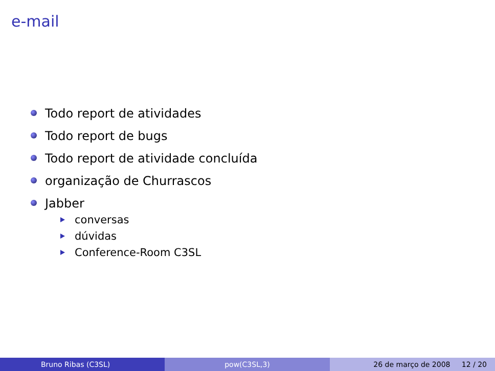e-mail
Todo report de atividades
Todo report de bugs
Todo report de atividade concluída
organização de Churrascos
Jabber
conversas
dúvidas
Conference-Room C3SL
Bruno Ribas (C3SL) pow(C3SL,3) 26 de março de 2008 12 / 20